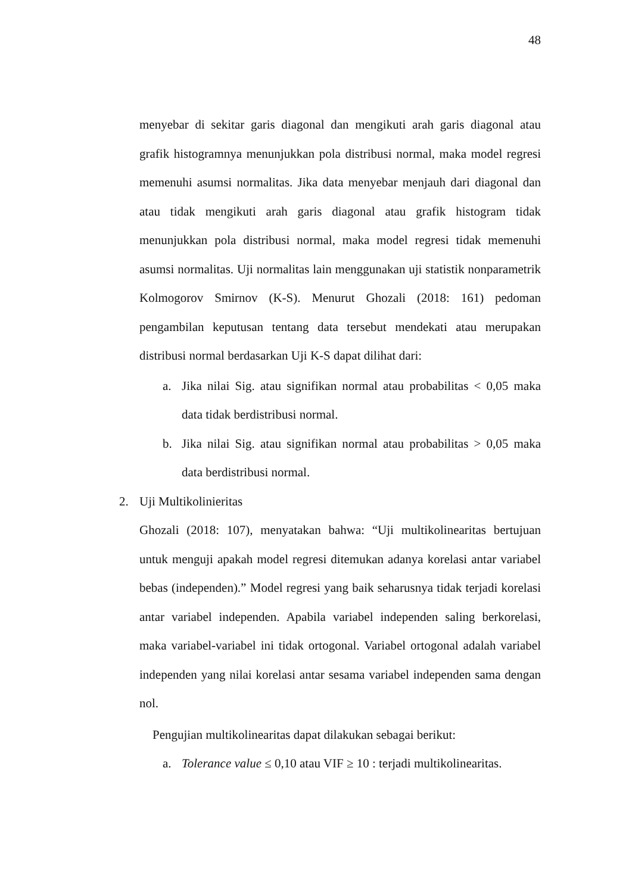48
menyebar di sekitar garis diagonal dan mengikuti arah garis diagonal atau grafik histogramnya menunjukkan pola distribusi normal, maka model regresi memenuhi asumsi normalitas. Jika data menyebar menjauh dari diagonal dan atau tidak mengikuti arah garis diagonal atau grafik histogram tidak menunjukkan pola distribusi normal, maka model regresi tidak memenuhi asumsi normalitas. Uji normalitas lain menggunakan uji statistik nonparametrik Kolmogorov Smirnov (K-S). Menurut Ghozali (2018: 161) pedoman pengambilan keputusan tentang data tersebut mendekati atau merupakan distribusi normal berdasarkan Uji K-S dapat dilihat dari:
a. Jika nilai Sig. atau signifikan normal atau probabilitas < 0,05 maka data tidak berdistribusi normal.
b. Jika nilai Sig. atau signifikan normal atau probabilitas > 0,05 maka data berdistribusi normal.
2. Uji Multikolinieritas
Ghozali (2018: 107), menyatakan bahwa: “Uji multikolinearitas bertujuan untuk menguji apakah model regresi ditemukan adanya korelasi antar variabel bebas (independen).” Model regresi yang baik seharusnya tidak terjadi korelasi antar variabel independen. Apabila variabel independen saling berkorelasi, maka variabel-variabel ini tidak ortogonal. Variabel ortogonal adalah variabel independen yang nilai korelasi antar sesama variabel independen sama dengan nol.
Pengujian multikolinearitas dapat dilakukan sebagai berikut:
a. Tolerance value ≤ 0,10 atau VIF ≥ 10 : terjadi multikolinearitas.